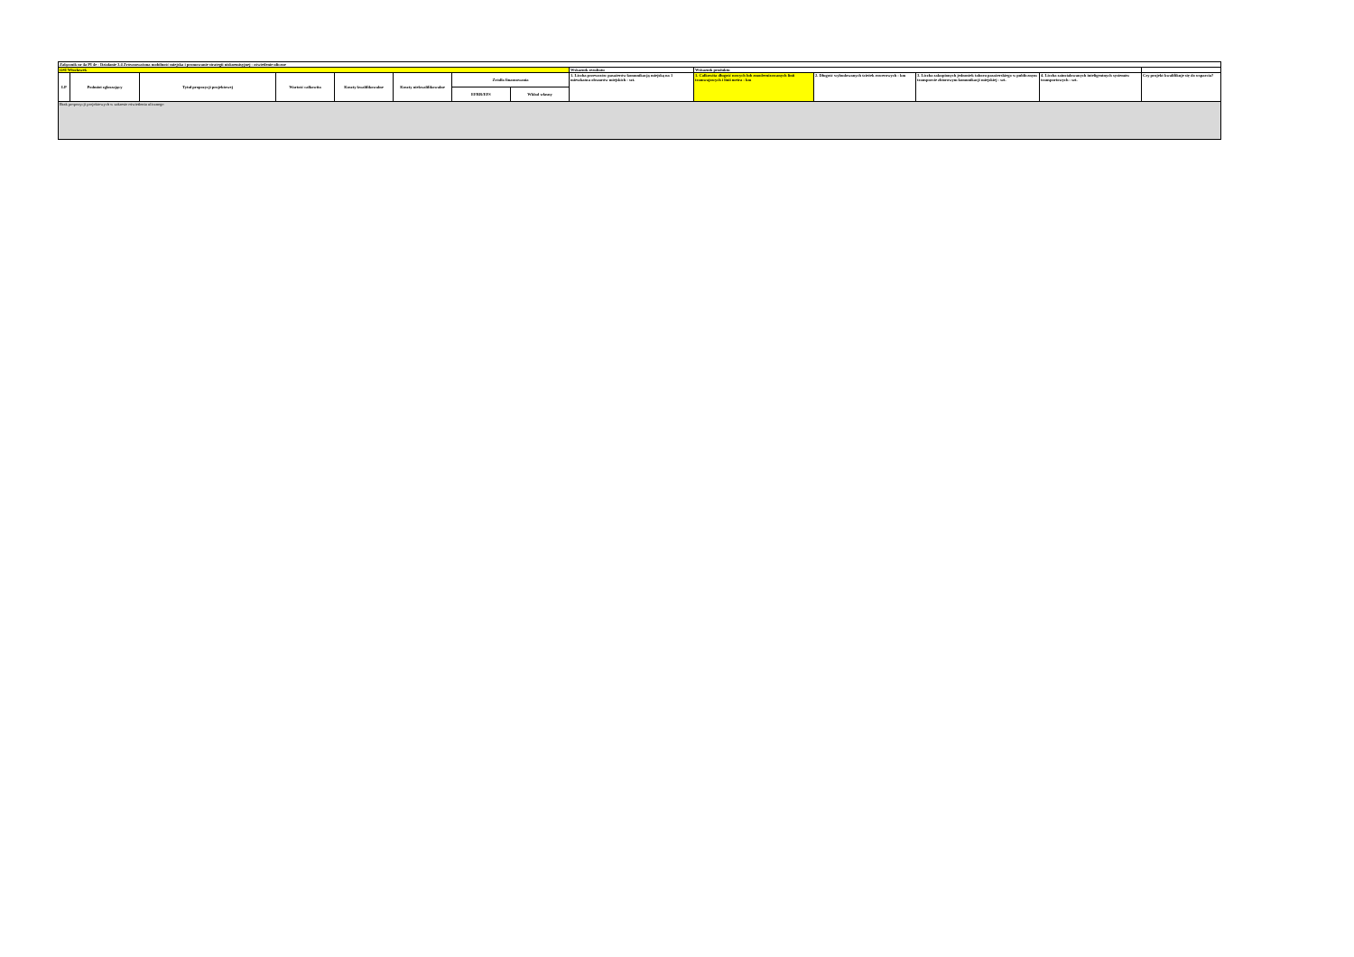| Załącznik nr 4a PI 4e - Działanie 3.4 Zrównoważona mobilność miejska i promowanie strategii niskoemisyjnej - oświetlenie uliczne | | | | | | | | | | | | | |
| OSI Włocławek | | | | | | | | Wskaźnik rezultatu | Wskaźnik produktu | | | | |
| LP | Podmiot zgłaszający | Tytuł propozycji projektowej | Wartość całkowita | Koszty kwalifikowalne | Koszty niekwalifikowalne | Źródła finansowania | | 1. Liczba przewozów pasażerów komunikacją miejską na 1 mieszkańca obszarów miejskich - szt. | 1. Całkowita długość nowych lub zmodernizowanych linii tramwajowych i linii metra - km | 2. Długość wybudowanych ścieżek rowerowych - km | 3. Liczba zakupionych jednostek taboru pasażerskiego w publicznym transporcie zbiorowym komunikacji miejskiej - szt. | 4. Liczba zainstalowanych inteligentnych systemów transportowych - szt. | Czy projekt kwalifikuje się do wsparcia? |
| | | | | | | EFRR/EFS | Wkład własny | | | | | | |
| Brak propozycji projektowych w zakresie oświetlenia ulicznego | | | | | | | | | | | | | |